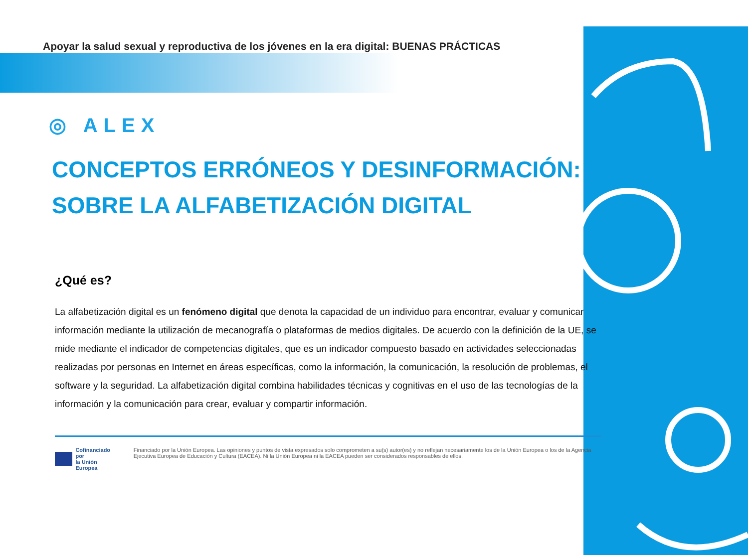Apoyar la salud sexual y reproductiva de los jóvenes en la era digital: BUENAS PRÁCTICAS
◎ ALEX
CONCEPTOS ERRÓNEOS Y DESINFORMACIÓN:
SOBRE LA ALFABETIZACIÓN DIGITAL
¿Qué es?
La alfabetización digital es un fenómeno digital que denota la capacidad de un individuo para encontrar, evaluar y comunicar información mediante la utilización de mecanografía o plataformas de medios digitales. De acuerdo con la definición de la UE, se mide mediante el indicador de competencias digitales, que es un indicador compuesto basado en actividades seleccionadas realizadas por personas en Internet en áreas específicas, como la información, la comunicación, la resolución de problemas, el software y la seguridad. La alfabetización digital combina habilidades técnicas y cognitivas en el uso de las tecnologías de la información y la comunicación para crear, evaluar y compartir información.
Cofinanciado por
la Unión Europea
Financiado por la Unión Europea. Las opiniones y puntos de vista expresados solo comprometen a su(s) autor(es) y no reflejan necesariamente los de la Unión Europea o los de la Agencia Ejecutiva Europea de Educación y Cultura (EACEA). Ni la Unión Europea ni la EACEA pueden ser considerados responsables de ellos.